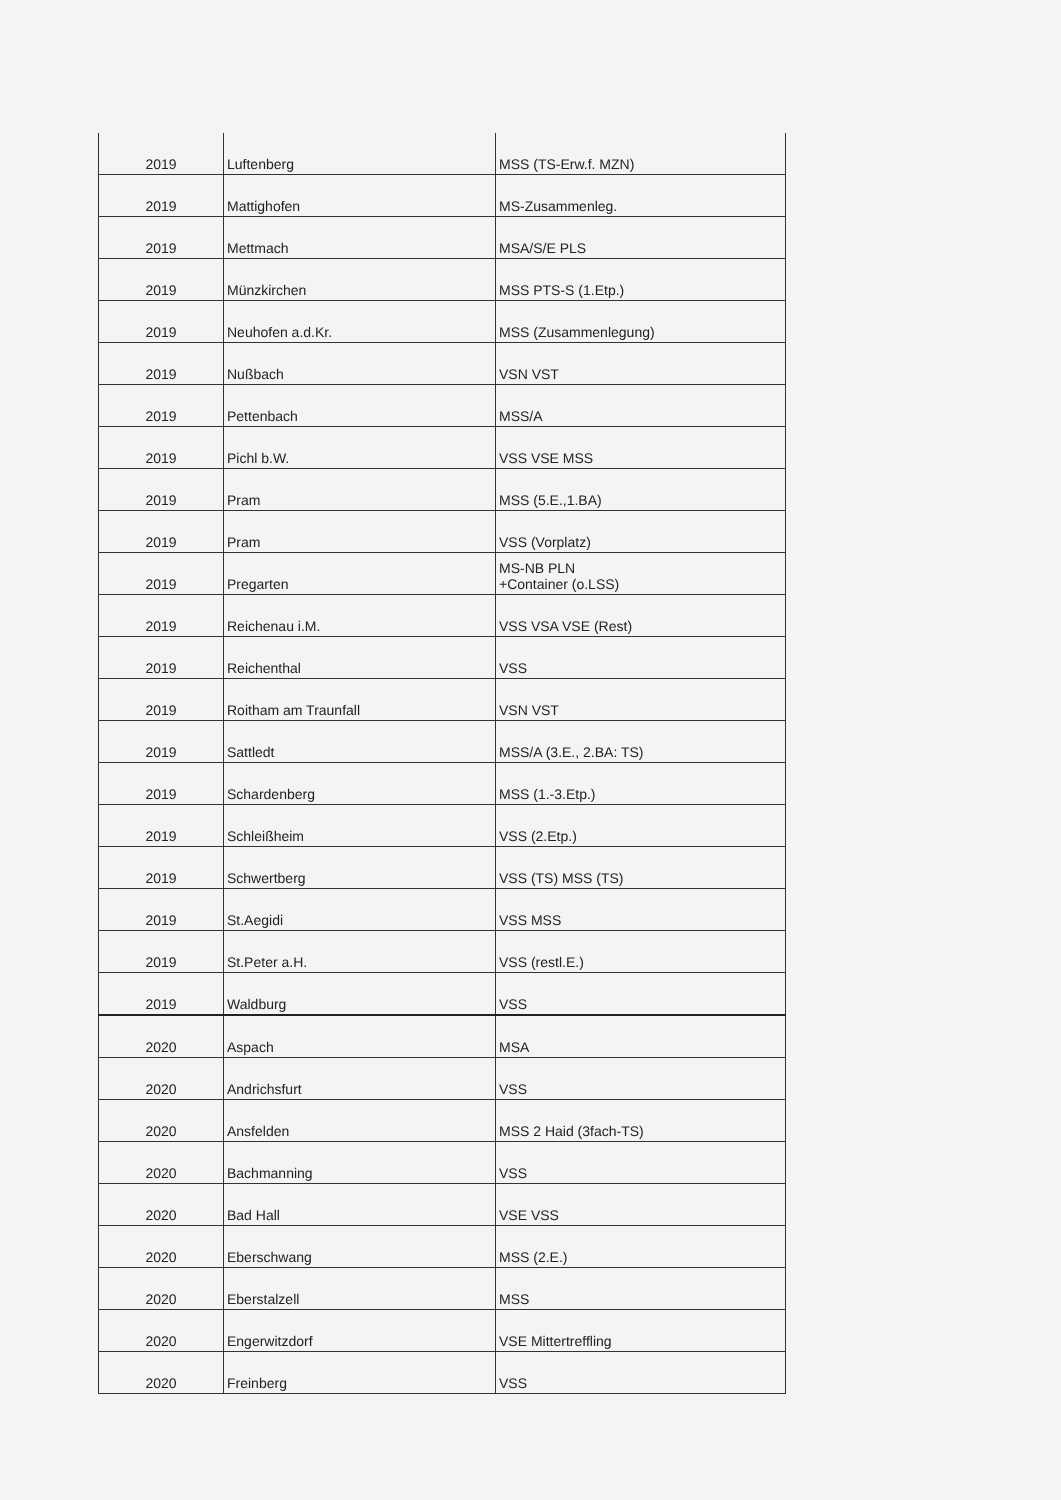| 2019 | Luftenberg | MSS (TS-Erw.f. MZN) |
| 2019 | Mattighofen | MS-Zusammenleg. |
| 2019 | Mettmach | MSA/S/E PLS |
| 2019 | Münzkirchen | MSS PTS-S (1.Etp.) |
| 2019 | Neuhofen a.d.Kr. | MSS (Zusammenlegung) |
| 2019 | Nußbach | VSN VST |
| 2019 | Pettenbach | MSS/A |
| 2019 | Pichl b.W. | VSS VSE MSS |
| 2019 | Pram | MSS (5.E.,1.BA) |
| 2019 | Pram | VSS (Vorplatz) |
| 2019 | Pregarten | MS-NB PLN +Container (o.LSS) |
| 2019 | Reichenau i.M. | VSS VSA VSE (Rest) |
| 2019 | Reichenthal | VSS |
| 2019 | Roitham am Traunfall | VSN VST |
| 2019 | Sattledt | MSS/A (3.E., 2.BA: TS) |
| 2019 | Schardenberg | MSS (1.-3.Etp.) |
| 2019 | Schleißheim | VSS (2.Etp.) |
| 2019 | Schwertberg | VSS (TS) MSS (TS) |
| 2019 | St.Aegidi | VSS MSS |
| 2019 | St.Peter a.H. | VSS (restl.E.) |
| 2019 | Waldburg | VSS |
| 2020 | Aspach | MSA |
| 2020 | Andrichsfurt | VSS |
| 2020 | Ansfelden | MSS 2 Haid (3fach-TS) |
| 2020 | Bachmanning | VSS |
| 2020 | Bad Hall | VSE VSS |
| 2020 | Eberschwang | MSS (2.E.) |
| 2020 | Eberstalzell | MSS |
| 2020 | Engerwitzdorf | VSE Mittertreffling |
| 2020 | Freinberg | VSS |